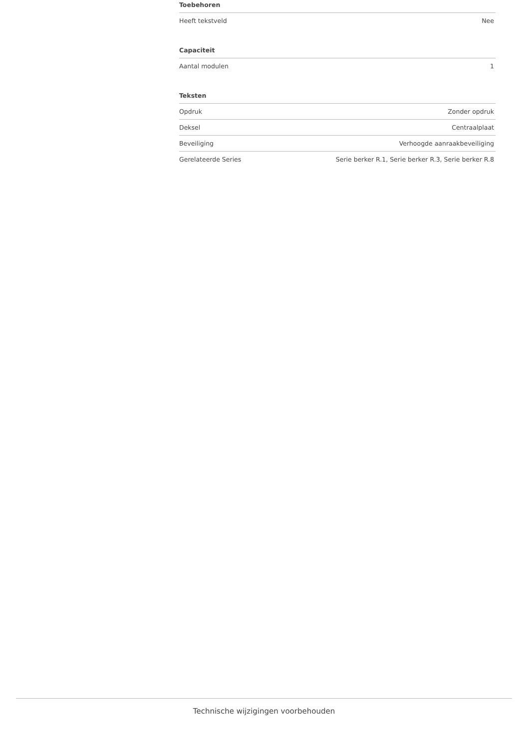Toebehoren
| Heeft tekstveld | Nee |
Capaciteit
| Aantal modulen | 1 |
Teksten
| Opdruk | Zonder opdruk |
| Deksel | Centraalplaat |
| Beveiliging | Verhoogde aanraakbeveiliging |
| Gerelateerde Series | Serie berker R.1, Serie berker R.3, Serie berker R.8 |
Technische wijzigingen voorbehouden